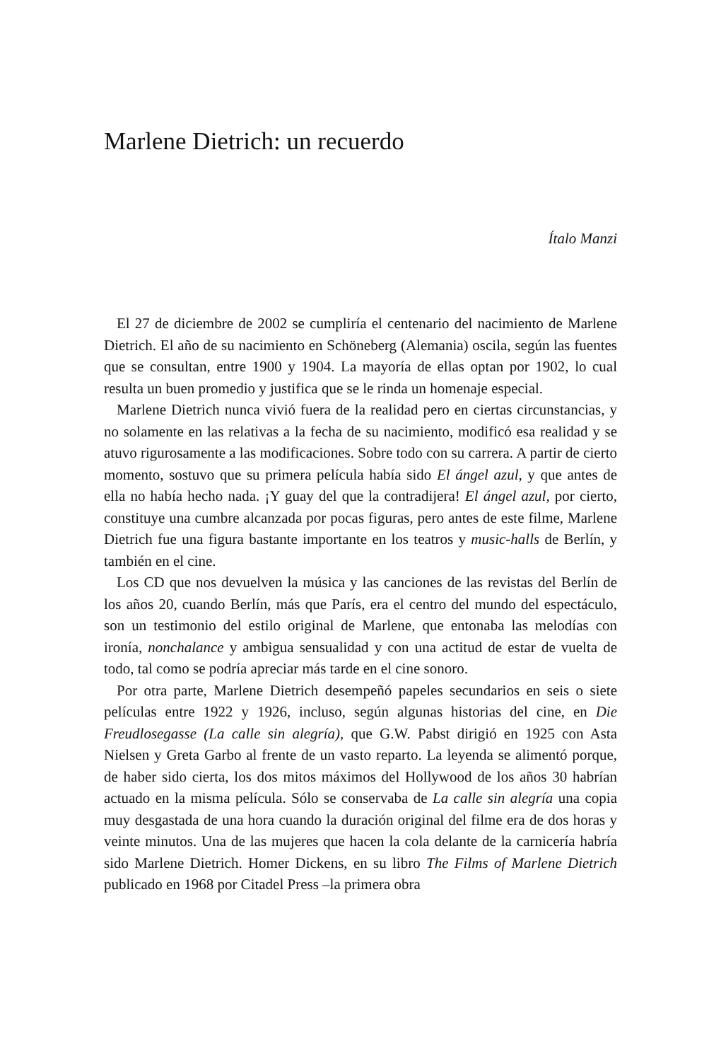Marlene Dietrich: un recuerdo
Ítalo Manzi
El 27 de diciembre de 2002 se cumpliría el centenario del nacimiento de Marlene Dietrich. El año de su nacimiento en Schöneberg (Alemania) oscila, según las fuentes que se consultan, entre 1900 y 1904. La mayoría de ellas optan por 1902, lo cual resulta un buen promedio y justifica que se le rinda un homenaje especial.
Marlene Dietrich nunca vivió fuera de la realidad pero en ciertas circunstancias, y no solamente en las relativas a la fecha de su nacimiento, modificó esa realidad y se atuvo rigurosamente a las modificaciones. Sobre todo con su carrera. A partir de cierto momento, sostuvo que su primera película había sido El ángel azul, y que antes de ella no había hecho nada. ¡Y guay del que la contradijera! El ángel azul, por cierto, constituye una cumbre alcanzada por pocas figuras, pero antes de este filme, Marlene Dietrich fue una figura bastante importante en los teatros y music-halls de Berlín, y también en el cine.
Los CD que nos devuelven la música y las canciones de las revistas del Berlín de los años 20, cuando Berlín, más que París, era el centro del mundo del espectáculo, son un testimonio del estilo original de Marlene, que entonaba las melodías con ironía, nonchalance y ambigua sensualidad y con una actitud de estar de vuelta de todo, tal como se podría apreciar más tarde en el cine sonoro.
Por otra parte, Marlene Dietrich desempeñó papeles secundarios en seis o siete películas entre 1922 y 1926, incluso, según algunas historias del cine, en Die Freudlosegasse (La calle sin alegría), que G.W. Pabst dirigió en 1925 con Asta Nielsen y Greta Garbo al frente de un vasto reparto. La leyenda se alimentó porque, de haber sido cierta, los dos mitos máximos del Hollywood de los años 30 habrían actuado en la misma película. Sólo se conservaba de La calle sin alegría una copia muy desgastada de una hora cuando la duración original del filme era de dos horas y veinte minutos. Una de las mujeres que hacen la cola delante de la carnicería habría sido Marlene Dietrich. Homer Dickens, en su libro The Films of Marlene Dietrich publicado en 1968 por Citadel Press –la primera obra